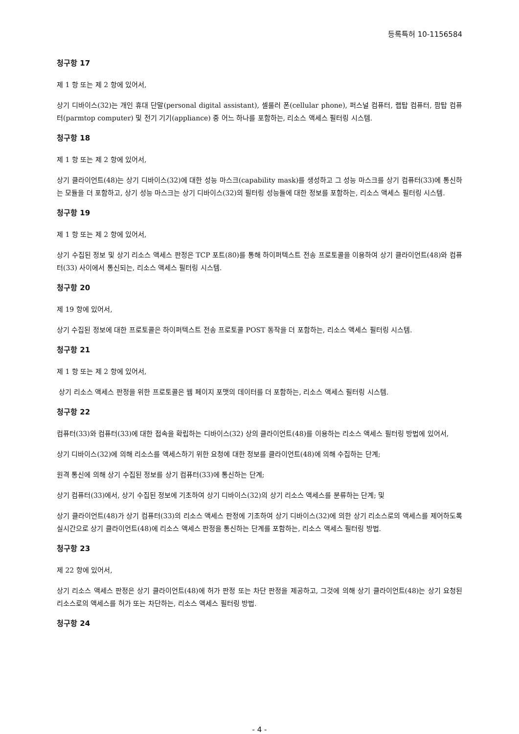등록특허 10-1156584
청구항 17
제 1 항 또는 제 2 항에 있어서,
상기 디바이스(32)는 개인 휴대 단말(personal digital assistant), 셀룰러 폰(cellular phone), 퍼스널 컴퓨터, 랩탑 컴퓨터, 팜탑 컴퓨터(parmtop computer) 및 전기 기기(appliance) 중 어느 하나를 포함하는, 리소스 액세스 필터링 시스템.
청구항 18
제 1 항 또는 제 2 항에 있어서,
상기 클라이언트(48)는 상기 디바이스(32)에 대한 성능 마스크(capability mask)를 생성하고 그 성능 마스크를 상기 컴퓨터(33)에 통신하는 모듈을 더 포함하고, 상기 성능 마스크는 상기 디바이스(32)의 필터링 성능들에 대한 정보를 포함하는, 리소스 액세스 필터링 시스템.
청구항 19
제 1 항 또는 제 2 항에 있어서,
상기 수집된 정보 및 상기 리소스 액세스 판정은 TCP 포트(80)를 통해 하이퍼텍스트 전송 프로토콜을 이용하여 상기 클라이언트(48)와 컴퓨터(33) 사이에서 통신되는, 리소스 액세스 필터링 시스템.
청구항 20
제 19 항에 있어서,
상기 수집된 정보에 대한 프로토콜은 하이퍼텍스트 전송 프로토콜 POST 동작을 더 포함하는, 리소스 액세스 필터링 시스템.
청구항 21
제 1 항 또는 제 2 항에 있어서,
상기 리소스 액세스 판정을 위한 프로토콜은 웹 페이지 포맷의 데이터를 더 포함하는, 리소스 액세스 필터링 시스템.
청구항 22
컴퓨터(33)와 컴퓨터(33)에 대한 접속을 확립하는 디바이스(32) 상의 클라이언트(48)를 이용하는 리소스 액세스 필터링 방법에 있어서,
상기 디바이스(32)에 의해 리소스를 액세스하기 위한 요청에 대한 정보를 클라이언트(48)에 의해 수집하는 단계;
원격 통신에 의해 상기 수집된 정보를 상기 컴퓨터(33)에 통신하는 단계;
상기 컴퓨터(33)에서, 상기 수집된 정보에 기초하여 상기 디바이스(32)의 상기 리소스 액세스를 분류하는 단계; 및
상기 클라이언트(48)가 상기 컴퓨터(33)의 리소스 액세스 판정에 기초하여 상기 디바이스(32)에 의한 상기 리소스로의 액세스를 제어하도록 실시간으로 상기 클라이언트(48)에 리소스 액세스 판정을 통신하는 단계를 포함하는, 리소스 액세스 필터링 방법.
청구항 23
제 22 항에 있어서,
상기 리소스 액세스 판정은 상기 클라이언트(48)에 허가 판정 또는 차단 판정을 제공하고, 그것에 의해 상기 클라이언트(48)는 상기 요청된 리소스로의 액세스를 허가 또는 차단하는, 리소스 액세스 필터링 방법.
청구항 24
- 4 -